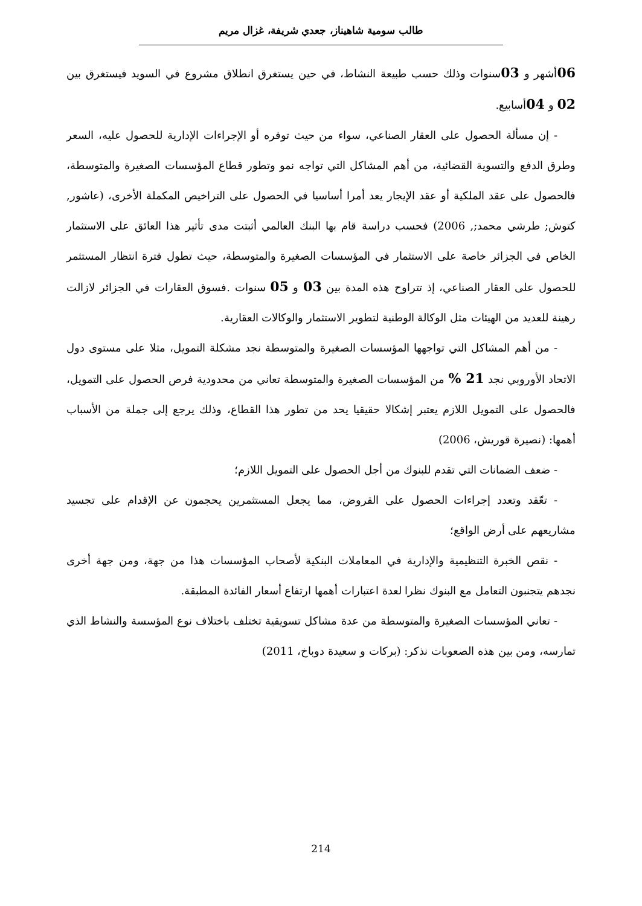طالب سومية شاهيناز، جعدي شريفة، غزال مريم
06أشهر و 03سنوات وذلك حسب طبيعة النشاط، في حين يستغرق انطلاق مشروع في السويد فيستغرق بين 02 و 04أسابيع.
- إن مسألة الحصول على العقار الصناعي، سواء من حيث توفره أو الإجراءات الإدارية للحصول عليه، السعر وطرق الدفع والتسوية القضائية، من أهم المشاكل التي تواجه نمو وتطور قطاع المؤسسات الصغيرة والمتوسطة، فالحصول على عقد الملكية أو عقد الإيجار يعد أمرا أساسيا في الحصول على التراخيص المكملة الأخرى، (عاشور, كتوش; طرشي محمد;, 2006) فحسب دراسة قام بها البنك العالمي أثبتت مدى تأثير هذا العائق على الاستثمار الخاص في الجزائر خاصة على الاستثمار في المؤسسات الصغيرة والمتوسطة، حيث تطول فترة انتظار المستثمر للحصول على العقار الصناعي، إذ تتراوح هذه المدة بين 03 و 05 سنوات .فسوق العقارات في الجزائر لازالت رهينة للعديد من الهيئات مثل الوكالة الوطنية لتطوير الاستثمار والوكالات العقارية.
- من أهم المشاكل التي تواجهها المؤسسات الصغيرة والمتوسطة نجد مشكلة التمويل، مثلا على مستوى دول الاتحاد الأوروبي نجد 21 % من المؤسسات الصغيرة والمتوسطة تعاني من محدودية فرص الحصول على التمويل، فالحصول على التمويل اللازم يعتبر إشكالا حقيقيا يحد من تطور هذا القطاع، وذلك يرجع إلى جملة من الأسباب أهمها: (نصيرة قوريش، 2006)
- ضعف الضمانات التي تقدم للبنوك من أجل الحصول على التمويل اللازم؛
- تعّقد وتعدد إجراءات الحصول على القروض، مما يجعل المستثمرين يحجمون عن الإقدام على تجسيد مشاريعهم على أرض الواقع؛
- نقص الخبرة التنظيمية والإدارية في المعاملات البنكية لأصحاب المؤسسات هذا من جهة، ومن جهة أخرى نجدهم يتجنبون التعامل مع البنوك نظرا لعدة اعتبارات أهمها ارتفاع أسعار الفائدة المطبقة.
- تعاني المؤسسات الصغيرة والمتوسطة من عدة مشاكل تسويقية تختلف باختلاف نوع المؤسسة والنشاط الذي تمارسه، ومن بين هذه الصعوبات نذكر: (بركات و سعيدة دوباخ، 2011)
214